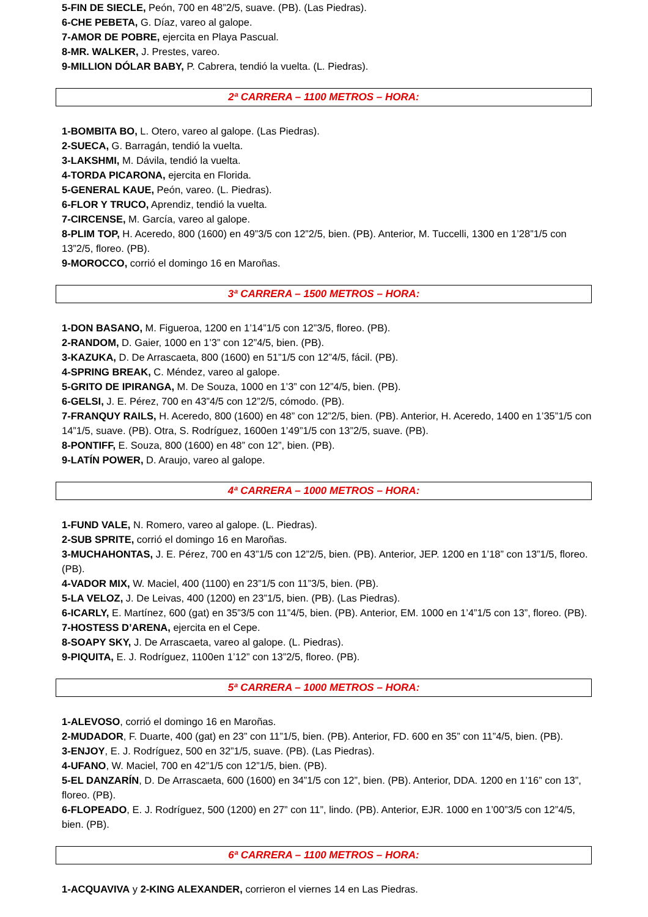5-FIN DE SIECLE, Peón, 700 en 48”2/5, suave. (PB). (Las Piedras).
6-CHE PEBETA, G. Díaz, vareo al galope.
7-AMOR DE POBRE, ejercita en Playa Pascual.
8-MR. WALKER, J. Prestes, vareo.
9-MILLION DÓLAR BABY, P. Cabrera, tendió la vuelta. (L. Piedras).
2ª CARRERA – 1100 METROS – HORA:
1-BOMBITA BO, L. Otero, vareo al galope. (Las Piedras).
2-SUECA, G. Barragán, tendió la vuelta.
3-LAKSHMI, M. Dávila, tendió la vuelta.
4-TORDA PICARONA, ejercita en Florida.
5-GENERAL KAUE, Peón, vareo. (L. Piedras).
6-FLOR Y TRUCO, Aprendiz, tendió la vuelta.
7-CIRCENSE, M. García, vareo al galope.
8-PLIM TOP, H. Aceredo, 800 (1600) en 49”3/5 con 12”2/5, bien. (PB). Anterior, M. Tuccelli, 1300 en 1’28”1/5 con 13”2/5, floreo. (PB).
9-MOROCCO, corrió el domingo 16 en Maroñas.
3ª CARRERA – 1500 METROS – HORA:
1-DON BASANO, M. Figueroa, 1200 en 1’14”1/5 con 12”3/5, floreo. (PB).
2-RANDOM, D. Gaier, 1000 en 1’3” con 12”4/5, bien. (PB).
3-KAZUKA, D. De Arrascaeta, 800 (1600) en 51”1/5 con 12”4/5, fácil. (PB).
4-SPRING BREAK, C. Méndez, vareo al galope.
5-GRITO DE IPIRANGA, M. De Souza, 1000 en 1’3” con 12”4/5, bien. (PB).
6-GELSI, J. E. Pérez, 700 en 43”4/5 con 12”2/5, cómodo. (PB).
7-FRANQUY RAILS, H. Aceredo, 800 (1600) en 48” con 12”2/5, bien. (PB). Anterior, H. Aceredo, 1400 en 1’35”1/5 con 14”1/5, suave. (PB). Otra, S. Rodríguez, 1600en 1’49”1/5 con 13”2/5, suave. (PB).
8-PONTIFF, E. Souza, 800 (1600) en 48” con 12”, bien. (PB).
9-LATÍN POWER, D. Araujo, vareo al galope.
4ª CARRERA – 1000 METROS – HORA:
1-FUND VALE, N. Romero, vareo al galope. (L. Piedras).
2-SUB SPRITE, corrió el domingo 16 en Maroñas.
3-MUCHAHONTAS, J. E. Pérez, 700 en 43”1/5 con 12”2/5, bien. (PB). Anterior, JEP. 1200 en 1’18” con 13”1/5, floreo. (PB).
4-VADOR MIX, W. Maciel, 400 (1100) en 23”1/5 con 11”3/5, bien. (PB).
5-LA VELOZ, J. De Leivas, 400 (1200) en 23”1/5, bien. (PB). (Las Piedras).
6-ICARLY, E. Martínez, 600 (gat) en 35”3/5 con 11”4/5, bien. (PB). Anterior, EM. 1000 en 1’4”1/5 con 13”, floreo. (PB).
7-HOSTESS D’ARENA, ejercita en el Cepe.
8-SOAPY SKY, J. De Arrascaeta, vareo al galope. (L. Piedras).
9-PIQUITA, E. J. Rodríguez, 1100en 1’12” con 13”2/5, floreo. (PB).
5ª CARRERA – 1000 METROS – HORA:
1-ALEVOSO, corrió el domingo 16 en Maroñas.
2-MUDADOR, F. Duarte, 400 (gat) en 23” con 11”1/5, bien. (PB). Anterior, FD. 600 en 35” con 11”4/5, bien. (PB).
3-ENJOY, E. J. Rodríguez, 500 en 32”1/5, suave. (PB). (Las Piedras).
4-UFANO, W. Maciel, 700 en 42”1/5 con 12”1/5, bien. (PB).
5-EL DANZARÍN, D. De Arrascaeta, 600 (1600) en 34”1/5 con 12”, bien. (PB). Anterior, DDA. 1200 en 1’16” con 13”, floreo. (PB).
6-FLOPEADO, E. J. Rodríguez, 500 (1200) en 27” con 11”, lindo. (PB). Anterior, EJR. 1000 en 1’00”3/5 con 12”4/5, bien. (PB).
6ª CARRERA – 1100 METROS – HORA:
1-ACQUAVIVA y 2-KING ALEXANDER, corrieron el viernes 14 en Las Piedras.